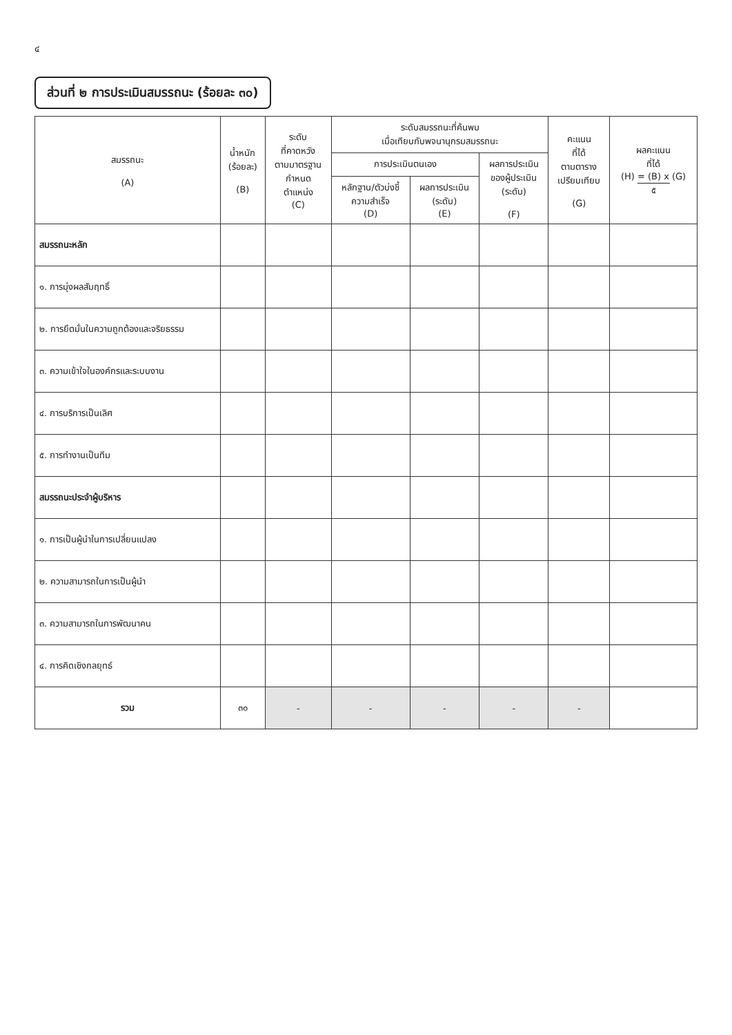๔
ส่วนที่ ๒ การประเมินสมรรถนะ (ร้อยละ ๓๐)
| สมรรถนะ (A) | น้ำหนัก (ร้อยละ) (B) | ระดับ ที่คาดหวัง ตามมาตรฐาน กำหนด ตำแหน่ง (C) | ระดับสมรรถนะที่ค้นพบ เมื่อเทียบกับพจนานุกรมสมรรถนะ | | | คะแนน ที่ได้ ตามตาราง เปรียบเทียบ (G) | ผลคะแนน ที่ได้ (H) = (B) x (G) ๕ |
| --- | --- | --- | --- | --- | --- | --- | --- |
| | | | การประเมินตนเอง | | ผลการประเมิน ของผู้ประเมิน (ระดับ) (F) | | |
| | | | หลักฐาน/ตัวบ่งชี้ ความสำเร็จ (D) | ผลการประเมิน (ระดับ) (E) | | | |
| สมรรถนะหลัก | | | | | | | |
| ๑. การมุ่งผลสัมฤทธิ์ | | | | | | | |
| ๒. การยึดมั่นในความถูกต้องและจริยธรรม | | | | | | | |
| ๓. ความเข้าใจในองค์กรและระบบงาน | | | | | | | |
| ๔. การบริการเป็นเลิศ | | | | | | | |
| ๕. การทำงานเป็นทีม | | | | | | | |
| สมรรถนะประจำผู้บริหาร | | | | | | | |
| ๑. การเป็นผู้นำในการเปลี่ยนแปลง | | | | | | | |
| ๒. ความสามารถในการเป็นผู้นำ | | | | | | | |
| ๓. ความสามารถในการพัฒนาคน | | | | | | | |
| ๔. การคิดเชิงกลยุทธ์ | | | | | | | |
| รวม | ๓๐ | - | - | - | - | - | |